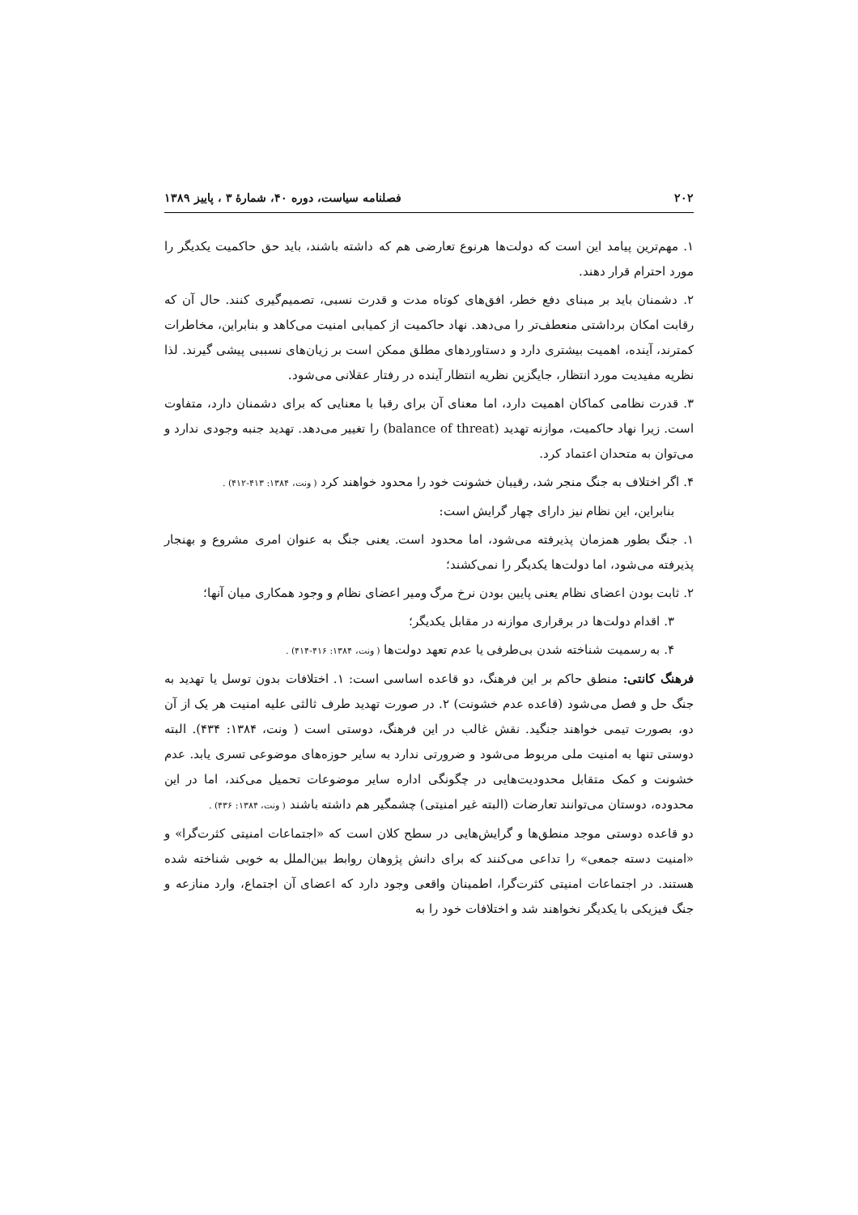۲۰۲ فصلنامه سیاست، دوره ۴۰، شمارهٔ ۳ ، پاییز ۱۳۸۹
۱. مهم‌ترین پیامد این است که دولت‌ها هرنوع تعارضی هم که داشته باشند، باید حق حاکمیت یکدیگر را مورد احترام قرار دهند.
۲. دشمنان باید بر مبنای دفع خطر، افق‌های کوتاه مدت و قدرت نسبی، تصمیم‌گیری کنند. حال آن که رقابت امکان برداشتی منعطف‌تر را می‌دهد. نهاد حاکمیت از کمیابی امنیت می‌کاهد و بنابراین، مخاطرات کمترند، آینده، اهمیت بیشتری دارد و دستاوردهای مطلق ممکن است بر زیان‌های نسببی پیشی گیرند. لذا نظریه مفیدیت مورد انتظار، جایگزین نظریه انتظار آینده در رفتار عقلانی می‌شود.
۳. قدرت نظامی کماکان اهمیت دارد، اما معنای آن برای رقبا با معنایی که برای دشمنان دارد، متفاوت است. زیرا نهاد حاکمیت، موازنه تهدید (balance of threat) را تغییر می‌دهد. تهدید جنبه وجودی ندارد و می‌توان به متحدان اعتماد کرد.
۴. اگر اختلاف به جنگ منجر شد، رقیبان خشونت خود را محدود خواهند کرد ( ونت، ۱۳۸۴: ۴۱۳-۴۱۲) .
بنابراین، این نظام نیز دارای چهار گرایش است:
۱. جنگ بطور همزمان پذیرفته می‌شود، اما محدود است. یعنی جنگ به عنوان امری مشروع و بهنجار پذیرفته می‌شود، اما دولت‌ها یکدیگر را نمی‌کشند؛
۲. ثابت بودن اعضای نظام یعنی پایین بودن نرخ مرگ ومیر اعضای نظام و وجود همکاری میان آنها؛
۳. اقدام دولت‌ها در برقراری موازنه در مقابل یکدیگر؛
۴. به رسمیت شناخته شدن بی‌طرفی یا عدم تعهد دولت‌ها ( ونت، ۱۳۸۴: ۴۱۶-۴۱۴) .
فرهنگ کانتی: منطق حاکم بر این فرهنگ، دو قاعده اساسی است: ۱. اختلافات بدون توسل یا تهدید به جنگ حل و فصل می‌شود (قاعده عدم خشونت) ۲. در صورت تهدید طرف ثالثی علیه امنیت هر یک از آن دو، بصورت تیمی خواهند جنگید. نقش غالب در این فرهنگ، دوستی است ( ونت، ۱۳۸۴: ۴۳۴). البته دوستی تنها به امنیت ملی مربوط می‌شود و ضرورتی ندارد به سایر حوزه‌های موضوعی تسری یابد. عدم خشونت و کمک متقابل محدودیت‌هایی در چگونگی اداره سایر موضوعات تحمیل می‌کند، اما در این محدوده، دوستان می‌توانند تعارضات (البته غیر امنیتی) چشمگیر هم داشته باشند ( ونت، ۱۳۸۴: ۴۳۶) .
دو قاعده دوستی موجد منطق‌ها و گرایش‌هایی در سطح کلان است که «اجتماعات امنیتی کثرت‌گرا» و «امنیت دسته جمعی» را تداعی می‌کنند که برای دانش پژوهان روابط بین‌الملل به خوبی شناخته شده هستند. در اجتماعات امنیتی کثرت‌گرا، اطمینان واقعی وجود دارد که اعضای آن اجتماع، وارد منازعه و جنگ فیزیکی با یکدیگر نخواهند شد و اختلافات خود را به